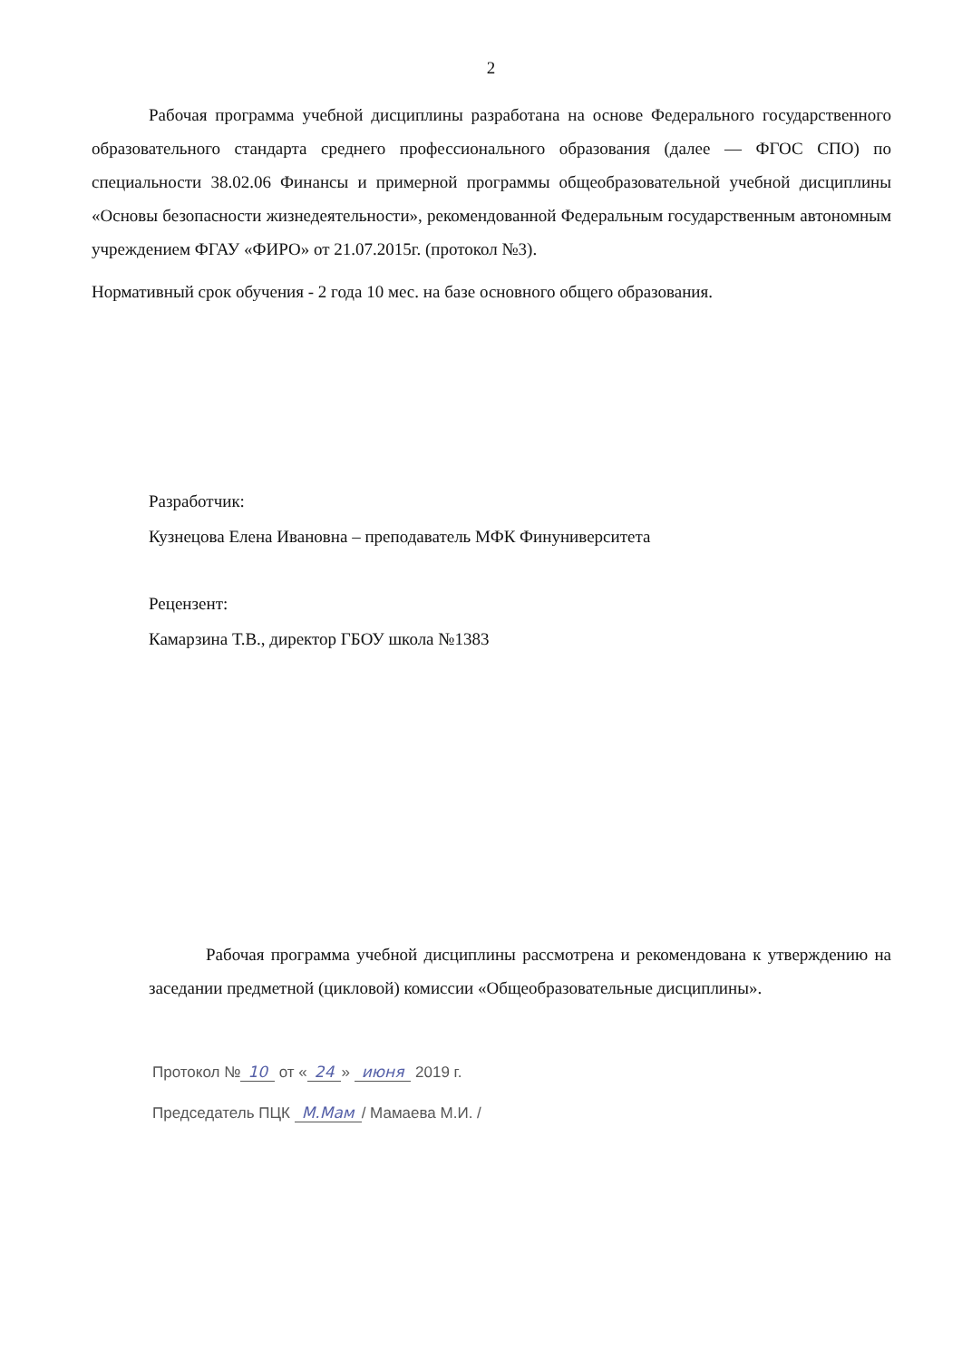2
Рабочая программа учебной дисциплины разработана на основе Федерального государственного образовательного стандарта среднего профессионального образования (далее — ФГОС СПО) по специальности 38.02.06 Финансы и примерной программы общеобразовательной учебной дисциплины «Основы безопасности жизнедеятельности», рекомендованной Федеральным государственным автономным учреждением ФГАУ «ФИРО» от 21.07.2015г. (протокол №3).
Нормативный срок обучения - 2 года 10 мес. на базе основного общего образования.
Разработчик:
Кузнецова Елена Ивановна – преподаватель МФК Финуниверситета
Рецензент:
Камарзина Т.В., директор ГБОУ школа №1383
Рабочая программа учебной дисциплины рассмотрена и рекомендована к утверждению на заседании предметной (цикловой) комиссии «Общеобразовательные дисциплины».
Протокол № 10 от « 24 » июня 2019 г.
Председатель ПЦК М.Мам / Мамаева М.И. /